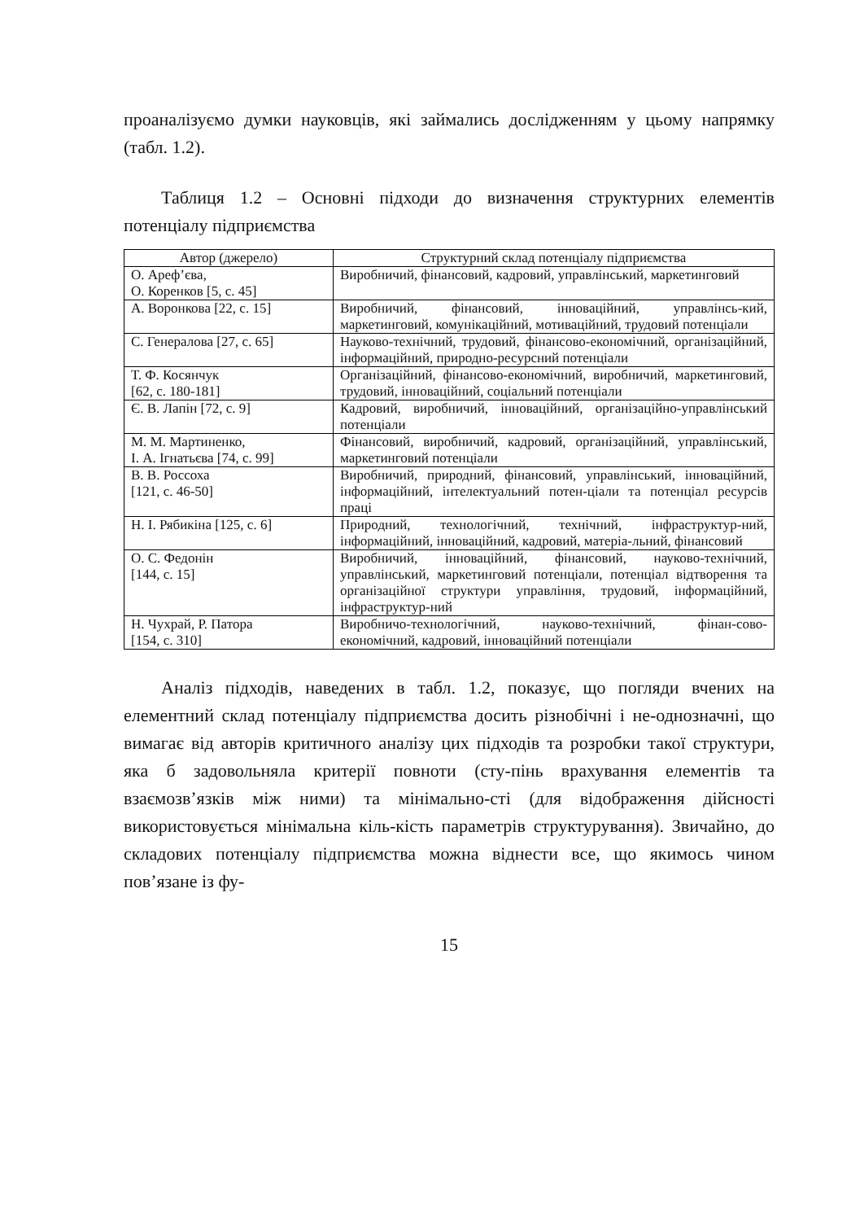проаналізуємо думки науковців, які займались дослідженням у цьому напрямку (табл. 1.2).
Таблиця 1.2 – Основні підходи до визначення структурних елементів потенціалу підприємства
| Автор (джерело) | Структурний склад потенціалу підприємства |
| --- | --- |
| О. Ареф’єва, О. Коренков [5, с. 45] | Виробничий, фінансовий, кадровий, управлінський, маркетинговий |
| А. Воронкова [22, с. 15] | Виробничий, фінансовий, інноваційний, управлінсь-кий, маркетинговий, комунікаційний, мотиваційний, трудовий потенціали |
| С. Генералова [27, с. 65] | Науково-технічний, трудовий, фінансово-економічний, організаційний, інформаційний, природно-ресурсний потенціали |
| Т. Ф. Косянчук [62, с. 180-181] | Організаційний, фінансово-економічний, виробничий, маркетинговий, трудовий, інноваційний, соціальний потенціали |
| Є. В. Лапін [72, с. 9] | Кадровий, виробничий, інноваційний, організаційно-управлінський потенціали |
| М. М. Мартиненко, І. А. Ігнатьєва [74, с. 99] | Фінансовий, виробничий, кадровий, організаційний, управлінський, маркетинговий потенціали |
| В. В. Россоха [121, с. 46-50] | Виробничий, природний, фінансовий, управлінський, інноваційний, інформаційний, інтелектуальний потен-ціали та потенціал ресурсів праці |
| Н. І. Рябикіна [125, с. 6] | Природний, технологічний, технічний, інфраструктур-ний, інформаційний, інноваційний, кадровий, матеріа-льний, фінансовий |
| О. С. Федонін [144, с. 15] | Виробничий, інноваційний, фінансовий, науково-технічний, управлінський, маркетинговий потенціали, потенціал відтворення та організаційної структури управління, трудовий, інформаційний, інфраструктур-ний |
| Н. Чухрай, Р. Патора [154, с. 310] | Виробничо-технологічний, науково-технічний, фінан-сово-економічний, кадровий, інноваційний потенціали |
Аналіз підходів, наведених в табл. 1.2, показує, що погляди вчених на елементний склад потенціалу підприємства досить різнобічні і не-однозначні, що вимагає від авторів критичного аналізу цих підходів та розробки такої структури, яка б задовольняла критерії повноти (сту-пінь врахування елементів та взаємозв’язків між ними) та мінімально-сті (для відображення дійсності використовується мінімальна кіль-кість параметрів структурування). Звичайно, до складових потенціалу підприємства можна віднести все, що якимось чином пов’язане із фу-
15